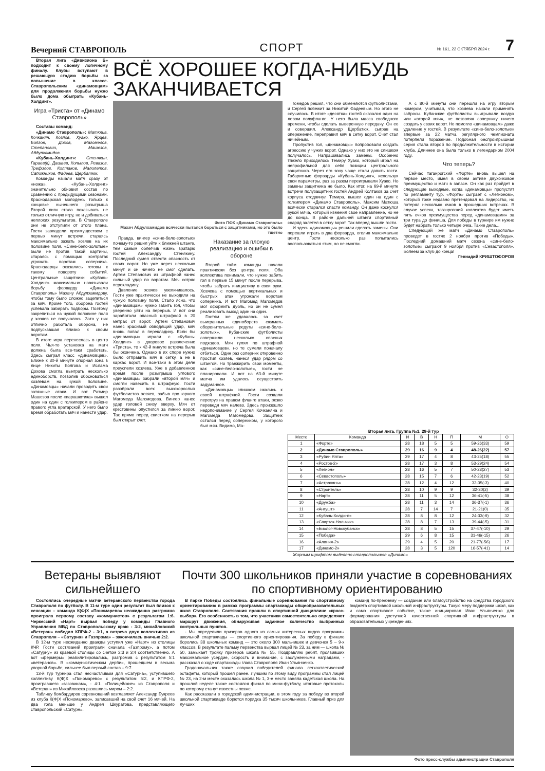Вечерний СТАВРОПОЛЬ
СПОРТ
№ 161, 22 ОКТЯБРЯ 2024 г. 7
Вторая лига «Дивизиона Б» подходит к своему логичному финалу. Клубы вступают в решающую стадию борьбы за повышение в классе. Ставропольским «динамовцам» для продолжения борьбы нужно было дома обыграть «Кубань-Холдинг».
Игра «Триста» от «Динамо Ставрополь»
Составы команд:
«Динамо Ставрополь»: Матюша, Кочканян, Козлов, Хуако, Ярцев, Болгов, Дохов, Магомедов, Степанович, Машезов, Абдулхамидов.
«Кубань-Холдинг»: Стенякин, Гараев(к), Дашаев, Копылов, Ревазов, Трефилов, Колтаков, Малолетов, Сапожников, Фадеев, Щербатюк.
Команды начали матч сразу от «ножа». «Кубань-Холдинг» значительно обновил состав по сравнению с предыдущими сезонами. Краснодарская молодежь только к концовке нынешнего розыгрыша Второй лиги стала показывать не только отличную игру, но и добиваться неплохих результатов. В Ставрополе они не отступили от этого плана. Гости завладели преимуществом с первых минут встречи, стараясь максимально зажать хозяев на их половине поля. «Сине-бело-золотые» были не против такой картины, стараясь с помощью контратак угрожать воротам соперника. Краснодарцы оказались готовы к такому повороту событий. Центральные защитники «Кубань-Холдинг» максимально навязывали борьбу форварду «Динамо Ставрополь» Махачу Абдулхамидову, чтобы тому было сложно зацепиться за мяч. Кроме того, оборона гостей успевала забирать подборы. Поэтому закрепиться на чужой половине поля у хозяев не получалось. Зато у них отлично работала оборона, не подпускавшая близко к своим воротам.
В итоге игра перенеслась в центр поля. Чья-то установка на матч должна была все-таки сработать. Здесь сыграл класс «динамовцев». Ближе к 30-й минуте опорная зона в лице Никиты Болгова и Ислама Дохова смогла выиграть несколько единоборств, позволив обосноваться хозяевам на чужой половине. «Динамовцы» начали проводить свои затяжные атаки. И вот Ратмир Машезов после «парашютика» вышел один на один с голкипером в районе правого угла вратарской. У него было время обработать мяч и нанести удар.
ВСЁ ХОРОШЕЕ КОГДА-НИБУДЬ ЗАКАНЧИВАЕТСЯ
Фото ПФК «Динамо Ставрополь»
Махач Абдулхамидов всячески пытался бороться с защитниками, но это было тщетно
Правда, вингер «сине-бело-золотых» почему-то решил уйти к ближней штанге, тем самым облегчив жизнь вратарю гостей Александру Стенякину. Последний сумел отвести опасность от своих ворот. Но уже через несколько минут и он ничего не смог сделать. Артем Степанович из штрафной нанес сильный удар по воротам. Мяч сотряс перекладину.
Давление хозяев увеличивалось. Гости уже практически не выходили на чужую половину поля. Стало ясно, что «динамовцам» нужно забить гол, чтобы уверенно уйти на перерыв. И вот они заработали опасный штрафной в 20 метрах от ворот. Артем Степанович нанес красивый обводящий удар, мяч вновь попал в перекладину. Если бы «динамовцы» играли с «Кубань-Холдинг» в дворовое развлечение «Триста», то к 42-й минуте встреча была бы окончена. Однако в их споре нужно было отправить мяч в сетку, а не в каркас ворот. И все-таки в этом деле преуспели хозяева. Уже в добавленное время после розыгрыша углового «динамовцы» забрали «второй мяч» и смогли навесить в штрафную. Гости разобрали всех высокорослых футболистов хозяев, забыв про юркого Магомеда Магомедова. Вингер нанес удар головой снизу вверху. Мяч от крестовины опустился за линию ворот. Так прямо перед свистком на перерыв был открыт счет.
Наказание за плохую реализацию и ошибки в обороне
Второй тайм команды начали практически без центра поля. Оба коллектива понимали, что нужно забить гол в первые 15 минут после перерыва, чтобы забрать инициативу в свои руки. Хозяева с помощью вертикальных и быстрых атак угрожали воротам соперника. И вот Магомед Магомедов мог оформить дубль, но он не сумел реализовать выход один на один.
Гостям же удавалось за счет выигранных единоборств сжимать оборонительные редуты «сине-бело-золотых». Кубанские футболисты совершили несколько опасных подходов. Мяч гулял по штрафной «динамовцев», но те сумели поначалу отбиться. Один раз соперник откровенно простил хозяев, нанеся удар рядом со штангой. Но транжирить свои моменты, как «сине-бело-золотые», гости не планировали. И вот на 63-й минуте матча им удалось осуществить задуманное.
«Динамовцы» слишком сжались к своей штрафной. Гости создали перегруз на правом фланге атаки, резко переведя мяч налево. Здесь произошло недопонимание у Сергея Кочканяна и Магомеда Магомедова. Защитник остался перед соперником, у которого был мяч. Видимо, Ма-
гомедов решил, что они обменяются футболистами, и Сергей побежит за Никитой Фадеевым. Но этого не случилось. В итоге «десятка» гостей оказался один на левом полуфланге. У него была масса свободного времени, чтобы сделать выверенную передачу. Он ее и совершил. Александр Щербатюк, сыграв на опережение, переправил мяч в сетку ворот. Счет стал ничейным.
Пропустив гол, «динамовцы» попробовали создать агрессию у чужих ворот. Однако у них это не слишком получалось. Напрашивались замены. Особенно тяжело приходилось Темиру Хуако, который играл на непрофильной для себя позиции центрального защитника. Через его зону чаще стали давить гости. Габаритные форварды «Кубань-Холдинг», используя свои параметры, раз за разом переигрывали Хуако. Но замены защитника не было. Как итог, на 69-й минуте встречи полузащитник гостей Андрей Колтаков за счет корпуса отодвинул Темира, вышел один на один с голкипером «Динамо Ставрополь». Максим Матюша всячески старался спасти команду. Он даже коснулся рукой мяча, который изменил свое направление, но не до конца. В районе дальней штанги спортивный снаряд залетел в сетку ворот. Так вперед вышли гости.
И здесь «динамовцы» решили сделать замены. Они перешли играть в два форварда, оголив максимально центр. Гости несколько раз попытались воспользоваться этим, но не смогли.
А с 80-й минуты они перешли на игру вторым номером, учитывая, что хозяева начали применять забросы. Кубанские футболисты выигрывали воздух или «второй мяч», не позволяя сопернику ничего создать у своих ворот. Не помогло «динамовцам» даже удаление у гостей. В результате «сине-бело-золотые» впервые за 22 матча регулярного чемпионата потерпели поражение. Подобная беспроигрышная серия стала второй по продолжительности в истории клуба. Длиннее она была только в легендарном 2004 году.
Что теперь?
Сейчас таганрогский «Форте» вновь вышел на первое место, имея в своем активе двухочковое преимущество и матч в запасе. Он как раз пройдет в следующие выходные, когда «динамовцы» пропустят по регламенту тур. «Форте» сыграет с «Легионом», который тоже недавно претендовал на лидерство, но потерял несколько очков в прошедших встречах. В случае успеха, таганрогский коллектив будет иметь пять очков преимущества перед «динамовцами» за три тура до финиша. Для победы в турнире им нужно будет набрать только четыре очка. Такие дела...
Следующий же матч «Динамо Ставрополь» проведет в гостях 2 ноября против «Победы». Последний домашний матч сезона «сине-бело-золотые» сыграют 9 ноября против «Севастополя». Болеем за клуб до конца!
Геннадий КРИШТОФОРОВ
Вторая лига. Группа №1. 29-й тур
| Место | Команда | И | В | Н | П | М | О |
| --- | --- | --- | --- | --- | --- | --- | --- |
| 1 | «Форте» | 28 | 18 | 5 | 5 | 59-26(33) | 59 |
| 2 | «Динамо Ставрополь» | 29 | 16 | 9 | 4 | 48-26(22) | 57 |
| 3 | «Рубин Ялта» | 29 | 17 | 4 | 8 | 43-25(18) | 55 |
| 4 | «Ростов-2» | 28 | 17 | 3 | 8 | 53-29(24) | 54 |
| 5 | «Легион» | 28 | 16 | 5 | 7 | 50-23(27) | 53 |
| 6 | «Севастополь» | 28 | 15 | 7 | 6 | 42-23(19) | 52 |
| 7 | «Астрахань» | 28 | 12 | 4 | 12 | 32-35(-3) | 40 |
| 8 | «Строитель» | 28 | 10 | 9 | 9 | 32-30(2) | 39 |
| 9 | «Нарт» | 28 | 11 | 5 | 12 | 36-41(-5) | 38 |
| 10 | «Дружба» | 28 | 11 | 3 | 14 | 36-37(-1) | 36 |
| 11 | «Ангушт» | 28 | 7 | 14 | 7 | 21-21(0) | 35 |
| 12 | «Кубань-Холдинг» | 28 | 8 | 8 | 12 | 24-33(-9) | 32 |
| 13 | «Спартак-Нальчик» | 28 | 8 | 7 | 13 | 39-44(-5) | 31 |
| 14 | «Биолог-Новокубанск» | 28 | 8 | 5 | 15 | 37-47(-10) | 29 |
| 15 | «Победа» | 29 | 6 | 8 | 15 | 31-46(-15) | 26 |
| 16 | «Алания-2» | 29 | 4 | 5 | 20 | 21-77(-56) | 17 |
| 17 | «Динамо-2» | 28 | 3 | 5 | 120 | 16-57(-41) | 14 |
Жирным шрифтом выделено ставропольское «Динамо»
Ветераны выявляют сильнейшего
Состоялись очередные матчи ветеранского первенства города Ставрополя по футболу. В 11-м туре один результат был близок к сенсации – команда К(Ф)Х «Пономарево» неожиданно разгромно проиграла первому составу «коммунистов» с результатом 1:6. Черкесский «Нарт» вырвал победу у команды Главного Управления МВД по Ставропольскому краю - 3:2, михайловский «Ветеран» победил КПРФ-2 - 3:1, а встреча двух коллективов из Ставрополя – «Сатурна» и Газпрома» – закончилась вничью 2:2.
В 12-м туре неожиданно дважды уступил уже «Нарт» из столицы КЧР. Гости состязаний проиграли сначала «Газпрому», а потом «Сатурну» из краевой столицы со счетом 2:3 и 3:4 соответственно. А вот «фермеры» реабилитировались, разгромив с результатом 5:1 «ветеранов». В «коммунистическом дерби», прошедшем в весьма упорной борьбе, сильнее был первый состав – 9:7.
13-й тур турнира стал несчастливым для «Сатурна», уступившего коллективу К(Ф)Х «Пономарево» с результатом 5:2, и КПРФ-2, проигравшего «газовикам», - 4:1. «Полицейские» из Ставрополя и «Ветеран» из Михайловска разошлись миром – 2:2.
Таблицу бомбардиров соревнований возглавляет Александр Букреев из клуба К(Ф)Х «Пономарево», записавший на свой счет 16 мячей. На два гола меньше у Андрея Шкуратова, представляющего ставропольский «Сатурн».
Почти 300 школьников приняли участие в соревнованиях по спортивному ориентированию
В парке Победы состоялись финальные соревнования по спортивному ориентированию в рамках программы спартакиады общеобразовательных школ Ставрополя. Состязания прошли в спортивной дисциплине «кросс-выбор». Его особенность в том, что участники самостоятельно определяют маршрут движения, обнаруживая заданное количество выбранных контрольных пунктов.
- Мы определили призеров одного из самых интересных видов программы школьной спартакиады — спортивного ориентирования. За победу в финале боролись 38 школьных команд — это около 300 мальчишек и девчонок 5 – 9-х классов. В результате пальму первенства вырвал лицей № 23, за ним — школа № 50, замыкает тройку призеров школа № 55. Поздравляю ребят, проявивших максимальное усердие, скорость и внимание, с заслуженными наградами, - рассказал о ходе спартакиады глава Ставрополя Иван Ульянченко.
Градоначальник также озвучил победителей финала легкоатлетической эстафеты, который прошел ранее. Лучшим по этому виду программы стал лицей № 23, на 2-м месте оказалась школа № 1, 3-е место заняла кадетская школа. На прошлой неделе также состоялся финал по мини-футболу, итоговые протоколы по которому станут известны позже.
Как рассказали в городской администрации, в этом году за победу во второй школьной спартакиаде борются порядка 35 тысяч школьников. Главный приз для лучших
команд по-прежнему — создание или благоустройство на средства городского бюджета спортивной школьной инфраструктуры. Такую меру поддержки школ, как и само спортивное событие, также инициировал Иван Ульянченко для формирования доступной качественной спортивной инфраструктуры в образовательных учреждениях.
Фото пресс-службы администрации Ставрополя